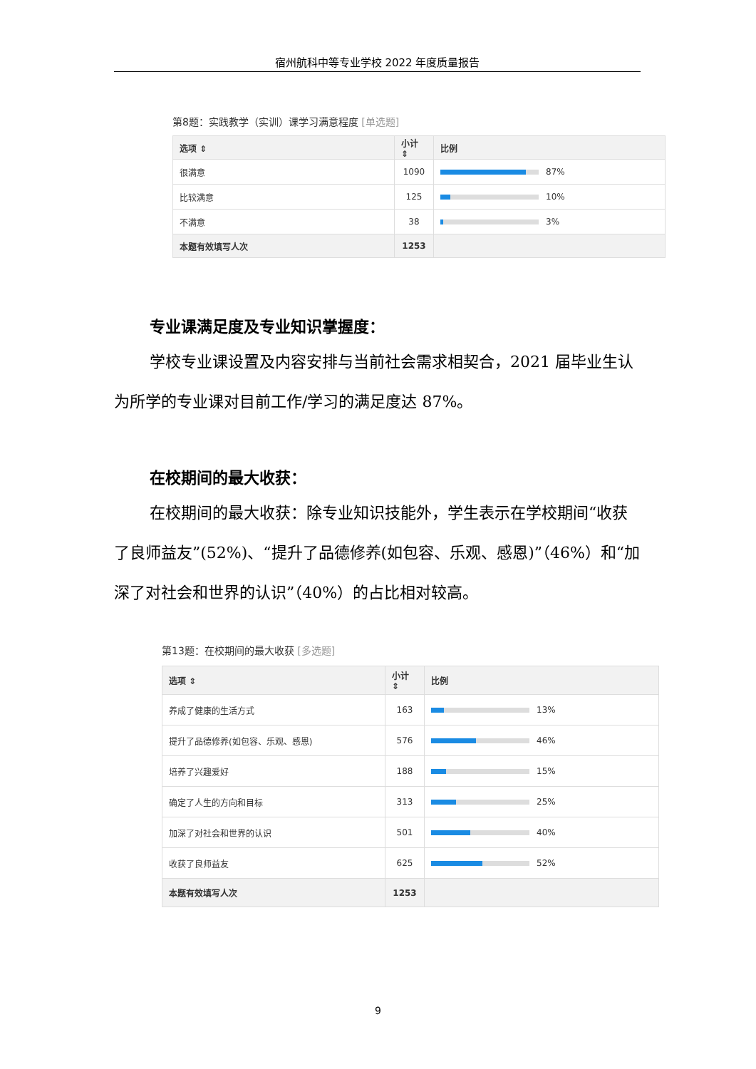宿州航科中等专业学校 2022 年度质量报告
第8题：实践教学（实训）课学习满意程度 [单选题]
| 选项 ⇕ | 小计 ⇕ | 比例 |
| --- | --- | --- |
| 很满意 | 1090 | 87% |
| 比较满意 | 125 | 10% |
| 不满意 | 38 | 3% |
| 本题有效填写人次 | 1253 | |
专业课满足度及专业知识掌握度：
学校专业课设置及内容安排与当前社会需求相契合，2021 届毕业生认为所学的专业课对目前工作/学习的满足度达 87%。
在校期间的最大收获：
在校期间的最大收获：除专业知识技能外，学生表示在学校期间“收获了良师益友”(52%)、“提升了品德修养(如包容、乐观、感恩)”（46%）和“加深了对社会和世界的认识”（40%）的占比相对较高。
第13题：在校期间的最大收获 [多选题]
| 选项 ⇕ | 小计 ⇕ | 比例 |
| --- | --- | --- |
| 养成了健康的生活方式 | 163 | 13% |
| 提升了品德修养(如包容、乐观、感恩) | 576 | 46% |
| 培养了兴趣爱好 | 188 | 15% |
| 确定了人生的方向和目标 | 313 | 25% |
| 加深了对社会和世界的认识 | 501 | 40% |
| 收获了良师益友 | 625 | 52% |
| 本题有效填写人次 | 1253 | |
9